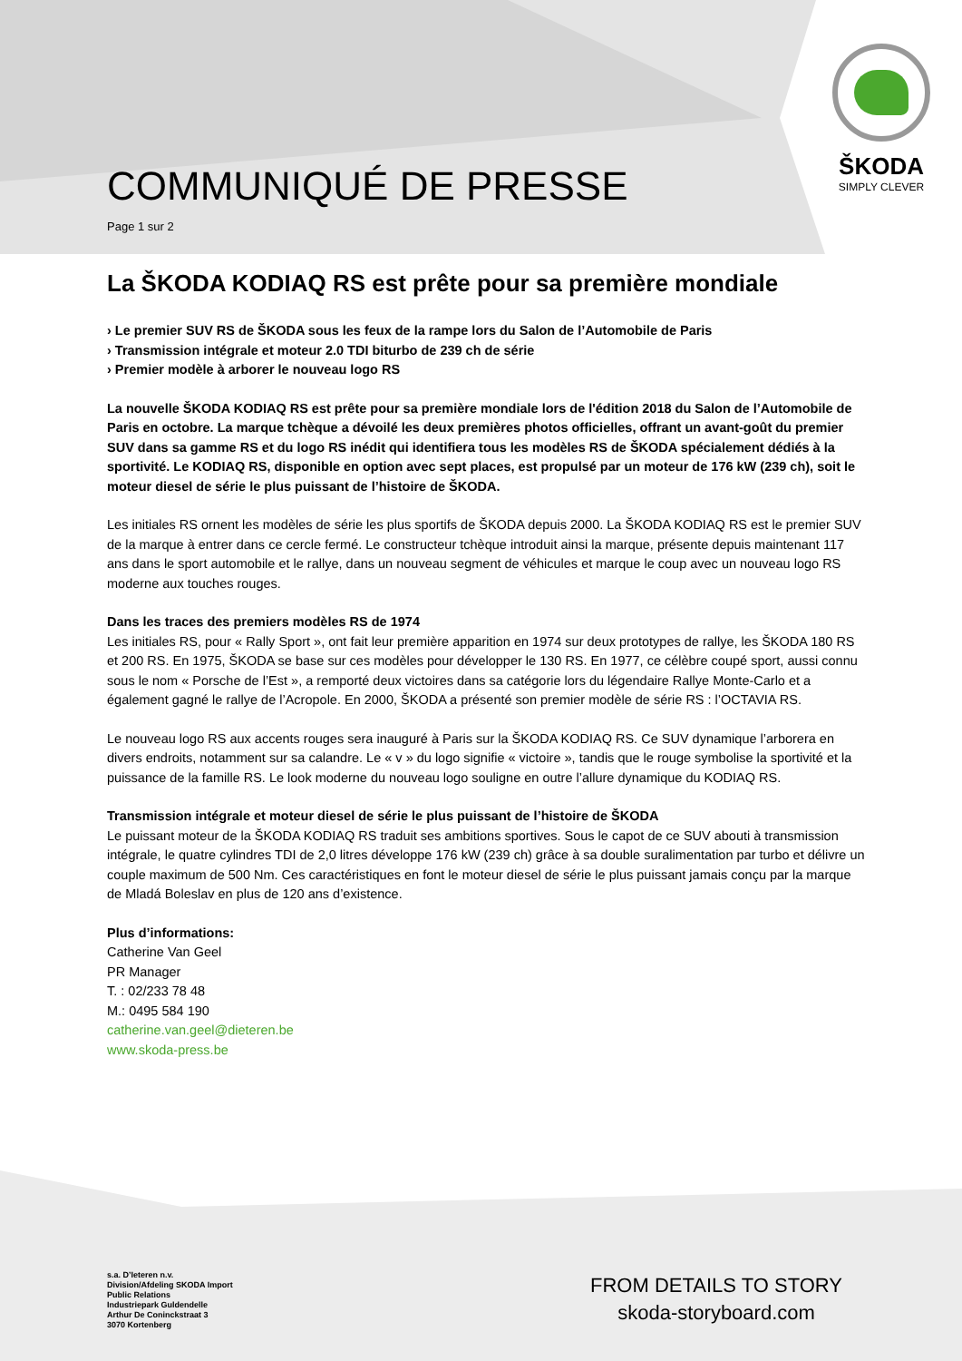ŠKODA
SIMPLY CLEVER
COMMUNIQUÉ DE PRESSE
Page 1 sur 2
La ŠKODA KODIAQ RS est prête pour sa première mondiale
› Le premier SUV RS de ŠKODA sous les feux de la rampe lors du Salon de l’Automobile de Paris
› Transmission intégrale et moteur 2.0 TDI biturbo de 239 ch de série
› Premier modèle à arborer le nouveau logo RS
La nouvelle ŠKODA KODIAQ RS est prête pour sa première mondiale lors de l'édition 2018 du Salon de l’Automobile de Paris en octobre. La marque tchèque a dévoilé les deux premières photos officielles, offrant un avant-goût du premier SUV dans sa gamme RS et du logo RS inédit qui identifiera tous les modèles RS de ŠKODA spécialement dédiés à la sportivité. Le KODIAQ RS, disponible en option avec sept places, est propulsé par un moteur de 176 kW (239 ch), soit le moteur diesel de série le plus puissant de l’histoire de ŠKODA.
Les initiales RS ornent les modèles de série les plus sportifs de ŠKODA depuis 2000. La ŠKODA KODIAQ RS est le premier SUV de la marque à entrer dans ce cercle fermé. Le constructeur tchèque introduit ainsi la marque, présente depuis maintenant 117 ans dans le sport automobile et le rallye, dans un nouveau segment de véhicules et marque le coup avec un nouveau logo RS moderne aux touches rouges.
Dans les traces des premiers modèles RS de 1974
Les initiales RS, pour « Rally Sport », ont fait leur première apparition en 1974 sur deux prototypes de rallye, les ŠKODA 180 RS et 200 RS. En 1975, ŠKODA se base sur ces modèles pour développer le 130 RS. En 1977, ce célèbre coupé sport, aussi connu sous le nom « Porsche de l’Est », a remporté deux victoires dans sa catégorie lors du légendaire Rallye Monte-Carlo et a également gagné le rallye de l’Acropole. En 2000, ŠKODA a présenté son premier modèle de série RS : l’OCTAVIA RS.
Le nouveau logo RS aux accents rouges sera inauguré à Paris sur la ŠKODA KODIAQ RS. Ce SUV dynamique l’arborera en divers endroits, notamment sur sa calandre. Le « v » du logo signifie « victoire », tandis que le rouge symbolise la sportivité et la puissance de la famille RS. Le look moderne du nouveau logo souligne en outre l’allure dynamique du KODIAQ RS.
Transmission intégrale et moteur diesel de série le plus puissant de l’histoire de ŠKODA
Le puissant moteur de la ŠKODA KODIAQ RS traduit ses ambitions sportives. Sous le capot de ce SUV abouti à transmission intégrale, le quatre cylindres TDI de 2,0 litres développe 176 kW (239 ch) grâce à sa double suralimentation par turbo et délivre un couple maximum de 500 Nm. Ces caractéristiques en font le moteur diesel de série le plus puissant jamais conçu par la marque de Mladá Boleslav en plus de 120 ans d’existence.
Plus d’informations:
Catherine Van Geel
PR Manager
T. : 02/233 78 48
M.: 0495 584 190
catherine.van.geel@dieteren.be
www.skoda-press.be
s.a. D’Ieteren n.v.
Division/Afdeling SKODA Import
Public Relations
Industriepark Guldendelle
Arthur De Coninckstraat 3
3070 Kortenberg
FROM DETAILS TO STORY
skoda-storyboard.com